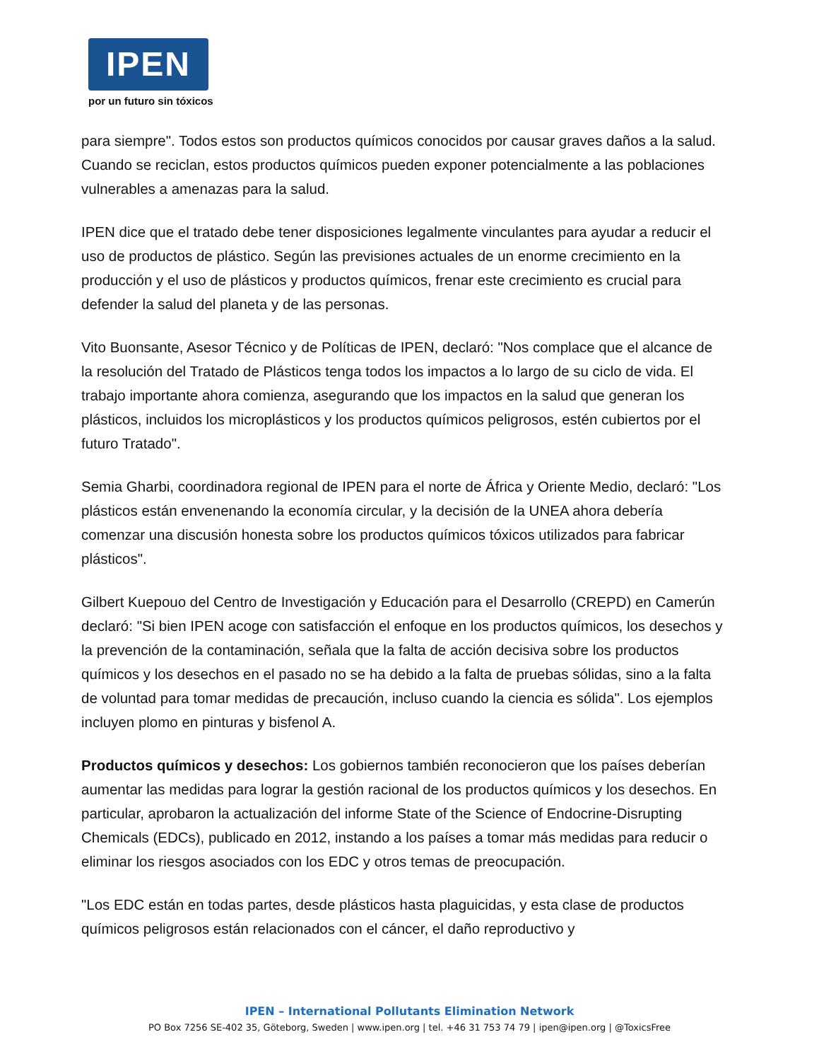IPEN
por un futuro sin tóxicos
para siempre". Todos estos son productos químicos conocidos por causar graves daños a la salud. Cuando se reciclan, estos productos químicos pueden exponer potencialmente a las poblaciones vulnerables a amenazas para la salud.
IPEN dice que el tratado debe tener disposiciones legalmente vinculantes para ayudar a reducir el uso de productos de plástico. Según las previsiones actuales de un enorme crecimiento en la producción y el uso de plásticos y productos químicos, frenar este crecimiento es crucial para defender la salud del planeta y de las personas.
Vito Buonsante, Asesor Técnico y de Políticas de IPEN, declaró: "Nos complace que el alcance de la resolución del Tratado de Plásticos tenga todos los impactos a lo largo de su ciclo de vida. El trabajo importante ahora comienza, asegurando que los impactos en la salud que generan los plásticos, incluidos los microplásticos y los productos químicos peligrosos, estén cubiertos por el futuro Tratado".
Semia Gharbi, coordinadora regional de IPEN para el norte de África y Oriente Medio, declaró: "Los plásticos están envenenando la economía circular, y la decisión de la UNEA ahora debería comenzar una discusión honesta sobre los productos químicos tóxicos utilizados para fabricar plásticos".
Gilbert Kuepouo del Centro de Investigación y Educación para el Desarrollo (CREPD) en Camerún declaró: "Si bien IPEN acoge con satisfacción el enfoque en los productos químicos, los desechos y la prevención de la contaminación, señala que la falta de acción decisiva sobre los productos químicos y los desechos en el pasado no se ha debido a la falta de pruebas sólidas, sino a la falta de voluntad para tomar medidas de precaución, incluso cuando la ciencia es sólida". Los ejemplos incluyen plomo en pinturas y bisfenol A.
Productos químicos y desechos: Los gobiernos también reconocieron que los países deberían aumentar las medidas para lograr la gestión racional de los productos químicos y los desechos. En particular, aprobaron la actualización del informe State of the Science of Endocrine-Disrupting Chemicals (EDCs), publicado en 2012, instando a los países a tomar más medidas para reducir o eliminar los riesgos asociados con los EDC y otros temas de preocupación.
"Los EDC están en todas partes, desde plásticos hasta plaguicidas, y esta clase de productos químicos peligrosos están relacionados con el cáncer, el daño reproductivo y
IPEN – International Pollutants Elimination Network
PO Box 7256 SE-402 35, Göteborg, Sweden | www.ipen.org | tel. +46 31 753 74 79 | ipen@ipen.org | @ToxicsFree